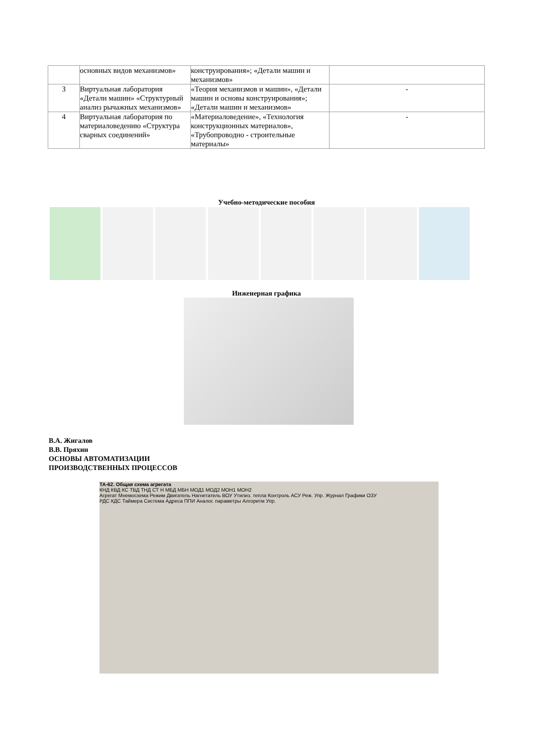| | основных видов механизмов» | конструирования»; «Детали машин и механизмов» | |
| 3 | Виртуальная лаборатория «Детали машин» «Структурный анализ рычажных механизмов» | «Теория механизмов и машин», «Детали машин и основы конструирования»; «Детали машин и механизмов» | - |
| 4 | Виртуальная лаборатория по материаловедению «Структура сварных соединений» | «Материаловедение», «Технология конструкционных материалов», «Трубопроводно - строительные материалы» | - |
Учебно-методические пособия
Инженерная графика
В.А. Жигалов
В.В. Пряхин
ОСНОВЫ АВТОМАТИЗАЦИИ
ПРОИЗВОДСТВЕННЫХ ПРОЦЕССОВ
ТА-62. Общая схема агрегата
КНД КВД КС ТВД ТНД СТ Н МБД МБН МОД1 МОД2 МОН1 МОН2
Агрегат Мнемосхема Режим Двигатель Нагнетатель ВОУ Утилиз. тепла Контроль АСУ Реж. Упр. Журнал Графики ОЗУ
РДС КДС Таймера Система Адреса ППИ Аналог. параметры Алгоритм Упр.